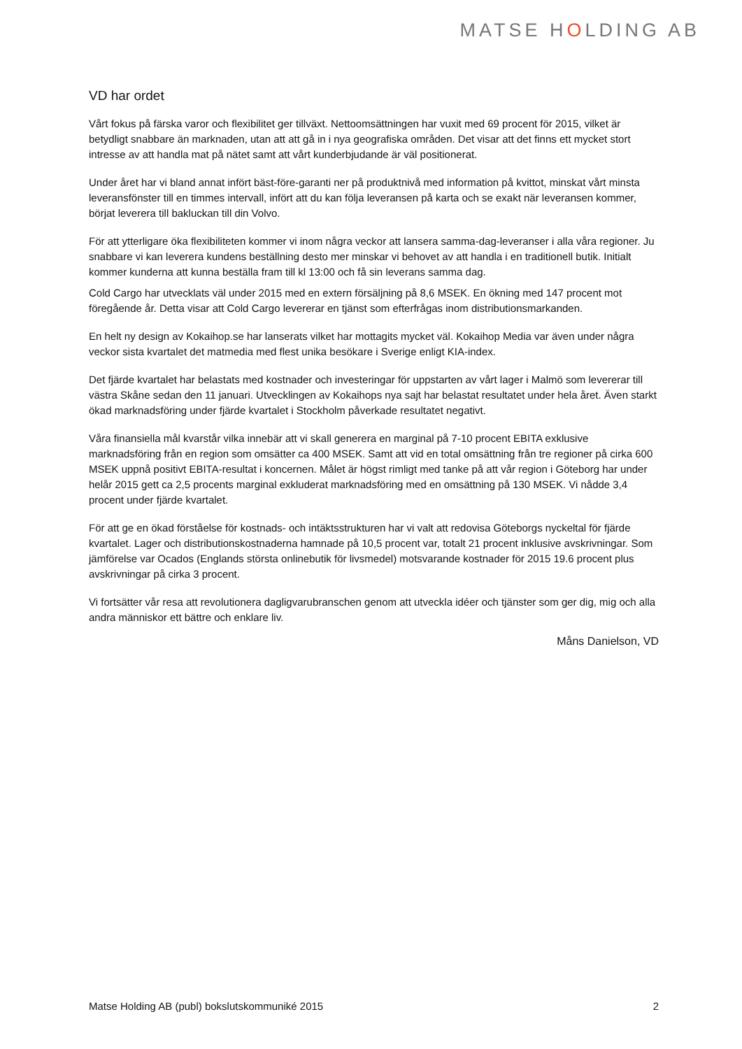MATSE HOLDING AB
VD har ordet
Vårt fokus på färska varor och flexibilitet ger tillväxt. Nettoomsättningen har vuxit med 69 procent för 2015, vilket är betydligt snabbare än marknaden, utan att att gå in i nya geografiska områden. Det visar att det finns ett mycket stort intresse av att handla mat på nätet samt att vårt kunderbjudande är väl positionerat.
Under året har vi bland annat infört bäst-före-garanti ner på produktnivå med information på kvittot, minskat vårt minsta leveransfönster till en timmes intervall, infört att du kan följa leveransen på karta och se exakt när leveransen kommer, börjat leverera till bakluckan till din Volvo.
För att ytterligare öka flexibiliteten kommer vi inom några veckor att lansera samma-dag-leveranser i alla våra regioner. Ju snabbare vi kan leverera kundens beställning desto mer minskar vi behovet av att handla i en traditionell butik. Initialt kommer kunderna att kunna beställa fram till kl 13:00 och få sin leverans samma dag.
Cold Cargo har utvecklats väl under 2015 med en extern försäljning på 8,6 MSEK. En ökning med 147 procent mot föregående år. Detta visar att Cold Cargo levererar en tjänst som efterfrågas inom distributionsmarkanden.
En helt ny design av Kokaihop.se har lanserats vilket har mottagits mycket väl. Kokaihop Media var även under några veckor sista kvartalet det matmedia med flest unika besökare i Sverige enligt KIA-index.
Det fjärde kvartalet har belastats med kostnader och investeringar för uppstarten av vårt lager i Malmö som levererar till västra Skåne sedan den 11 januari. Utvecklingen av Kokaihops nya sajt har belastat resultatet under hela året. Även starkt ökad marknadsföring under fjärde kvartalet i Stockholm påverkade resultatet negativt.
Våra finansiella mål kvarstår vilka innebär att vi skall generera en marginal på 7-10 procent EBITA exklusive marknadsföring från en region som omsätter ca 400 MSEK. Samt att vid en total omsättning från tre regioner på cirka 600 MSEK uppnå positivt EBITA-resultat i koncernen. Målet är högst rimligt med tanke på att vår region i Göteborg har under helår 2015 gett ca 2,5 procents marginal exkluderat marknadsföring med en omsättning på 130 MSEK. Vi nådde 3,4 procent under fjärde kvartalet.
För att ge en ökad förståelse för kostnads- och intäktsstrukturen har vi valt att redovisa Göteborgs nyckeltal för fjärde kvartalet. Lager och distributionskostnaderna hamnade på 10,5 procent var, totalt 21 procent inklusive avskrivningar. Som jämförelse var Ocados (Englands största onlinebutik för livsmedel) motsvarande kostnader för 2015 19.6 procent plus avskrivningar på cirka 3 procent.
Vi fortsätter vår resa att revolutionera dagligvarubranschen genom att utveckla idéer och tjänster som ger dig, mig och alla andra människor ett bättre och enklare liv.
Måns Danielson, VD
Matse Holding AB (publ) bokslutskommuniké 2015 2